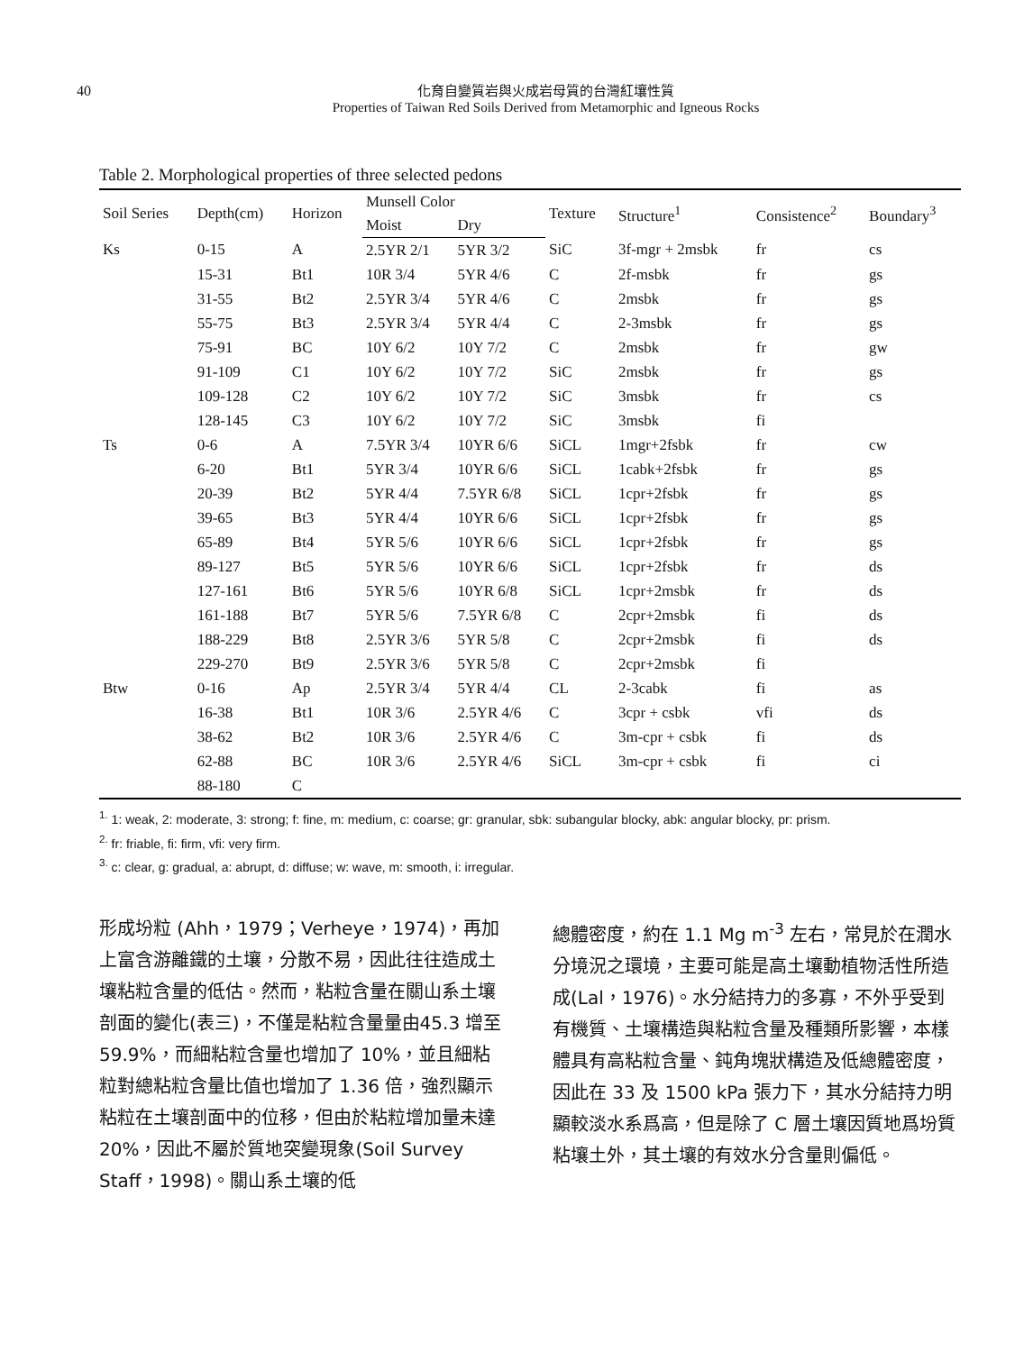40
化育自變質岩與火成岩母質的台灣紅壤性質
Properties of Taiwan Red Soils Derived from Metamorphic and Igneous Rocks
Table 2. Morphological properties of three selected pedons
| Soil Series | Depth(cm) | Horizon | Munsell Color | | Texture | Structure<sup>1</sup> | Consistence<sup>2</sup> | Boundary<sup>3</sup> |
| --- | --- | --- | --- | --- | --- | --- | --- | --- |
| | | | Moist | Dry | | | | |
| Ks | 0-15 | A | 2.5YR 2/1 | 5YR 3/2 | SiC | 3f-mgr + 2msbk | fr | cs |
| | 15-31 | Bt1 | 10R 3/4 | 5YR 4/6 | C | 2f-msbk | fr | gs |
| | 31-55 | Bt2 | 2.5YR 3/4 | 5YR 4/6 | C | 2msbk | fr | gs |
| | 55-75 | Bt3 | 2.5YR 3/4 | 5YR 4/4 | C | 2-3msbk | fr | gs |
| | 75-91 | BC | 10Y 6/2 | 10Y 7/2 | C | 2msbk | fr | gw |
| | 91-109 | C1 | 10Y 6/2 | 10Y 7/2 | SiC | 2msbk | fr | gs |
| | 109-128 | C2 | 10Y 6/2 | 10Y 7/2 | SiC | 3msbk | fr | cs |
| | 128-145 | C3 | 10Y 6/2 | 10Y 7/2 | SiC | 3msbk | fi | |
| Ts | 0-6 | A | 7.5YR 3/4 | 10YR 6/6 | SiCL | 1mgr+2fsbk | fr | cw |
| | 6-20 | Bt1 | 5YR 3/4 | 10YR 6/6 | SiCL | 1cabk+2fsbk | fr | gs |
| | 20-39 | Bt2 | 5YR 4/4 | 7.5YR 6/8 | SiCL | 1cpr+2fsbk | fr | gs |
| | 39-65 | Bt3 | 5YR 4/4 | 10YR 6/6 | SiCL | 1cpr+2fsbk | fr | gs |
| | 65-89 | Bt4 | 5YR 5/6 | 10YR 6/6 | SiCL | 1cpr+2fsbk | fr | gs |
| | 89-127 | Bt5 | 5YR 5/6 | 10YR 6/6 | SiCL | 1cpr+2fsbk | fr | ds |
| | 127-161 | Bt6 | 5YR 5/6 | 10YR 6/8 | SiCL | 1cpr+2msbk | fr | ds |
| | 161-188 | Bt7 | 5YR 5/6 | 7.5YR 6/8 | C | 2cpr+2msbk | fi | ds |
| | 188-229 | Bt8 | 2.5YR 3/6 | 5YR 5/8 | C | 2cpr+2msbk | fi | ds |
| | 229-270 | Bt9 | 2.5YR 3/6 | 5YR 5/8 | C | 2cpr+2msbk | fi | |
| Btw | 0-16 | Ap | 2.5YR 3/4 | 5YR 4/4 | CL | 2-3cabk | fi | as |
| | 16-38 | Bt1 | 10R 3/6 | 2.5YR 4/6 | C | 3cpr + csbk | vfi | ds |
| | 38-62 | Bt2 | 10R 3/6 | 2.5YR 4/6 | C | 3m-cpr + csbk | fi | ds |
| | 62-88 | BC | 10R 3/6 | 2.5YR 4/6 | SiCL | 3m-cpr + csbk | fi | ci |
| | 88-180 | C | | | | | | |
<sup>1.</sup> 1: weak, 2: moderate, 3: strong; f: fine, m: medium, c: coarse; gr: granular, sbk: subangular blocky, abk: angular blocky, pr: prism.
<sup>2.</sup> fr: friable, fi: firm, vfi: very firm.
<sup>3.</sup> c: clear, g: gradual, a: abrupt, d: diffuse; w: wave, m: smooth, i: irregular.
形成坋粒 (Ahh，1979；Verheye，1974)，再加上富含游離鐵的土壤，分散不易，因此往往造成土壤粘粒含量的低估。然而，粘粒含量在關山系土壤剖面的變化(表三)，不僅是粘粒含量量由45.3 增至 59.9%，而細粘粒含量也增加了 10%，並且細粘粒對總粘粒含量比值也增加了 1.36 倍，強烈顯示粘粒在土壤剖面中的位移，但由於粘粒增加量未達 20%，因此不屬於質地突變現象(Soil Survey Staff，1998)。關山系土壤的低
總體密度，約在 1.1 Mg m<sup>-3</sup> 左右，常見於在潤水分境況之環境，主要可能是高土壤動植物活性所造成(Lal，1976)。水分結持力的多寡，不外乎受到有機質、土壤構造與粘粒含量及種類所影響，本樣體具有高粘粒含量、鈍角塊狀構造及低總體密度，因此在 33 及 1500 kPa 張力下，其水分結持力明顯較淡水系爲高，但是除了 C 層土壤因質地爲坋質粘壤土外，其土壤的有效水分含量則偏低。